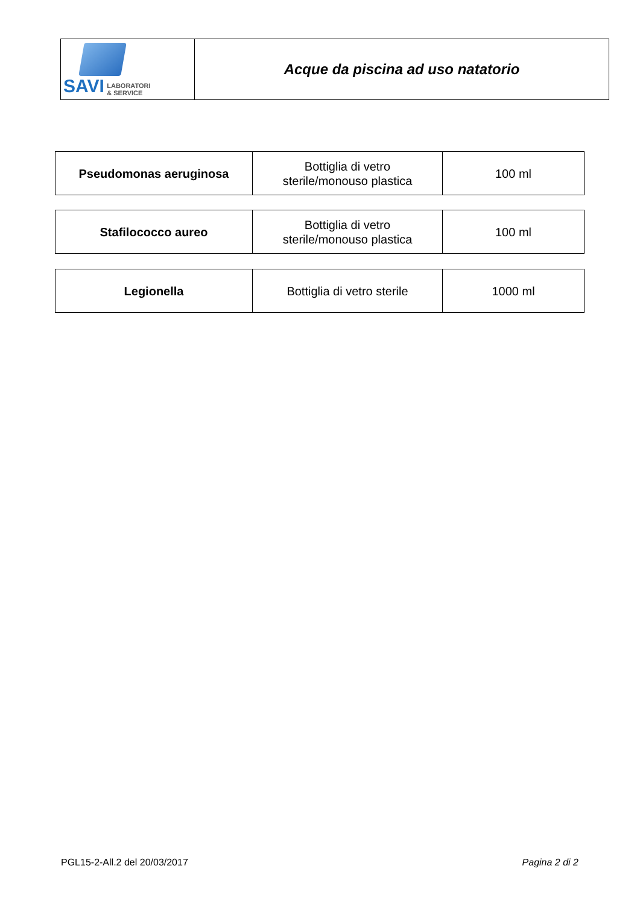| SAVI LABORATORI & SERVICE | Acque da piscina ad uso natatorio |
| Pseudomonas aeruginosa | Bottiglia di vetro sterile/monouso plastica | 100 ml |
| Stafilococco aureo | Bottiglia di vetro sterile/monouso plastica | 100 ml |
| Legionella | Bottiglia di vetro sterile | 1000 ml |
PGL15-2-All.2 del 20/03/2017 Pagina 2 di 2